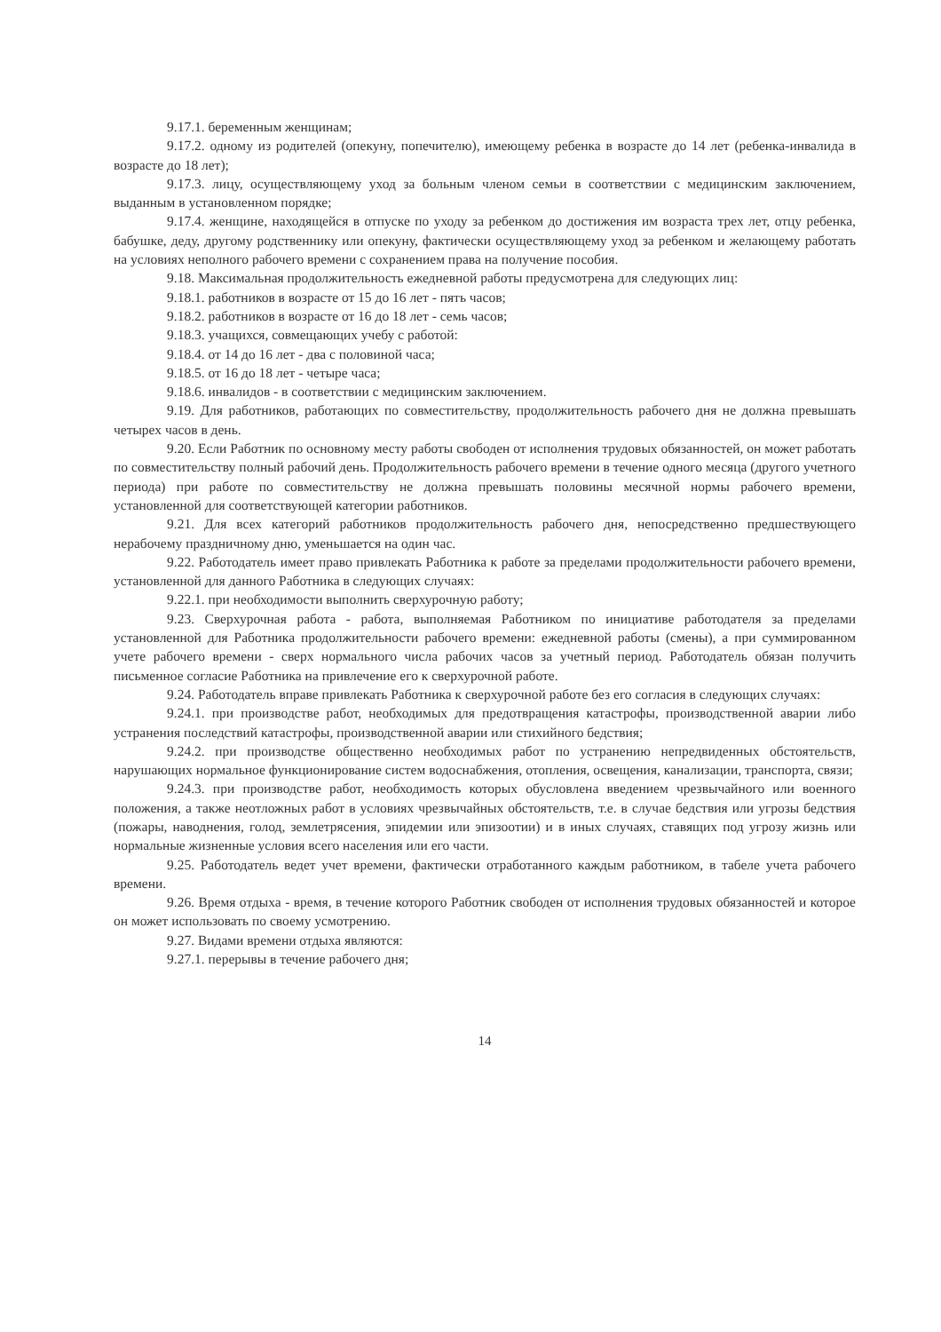9.17.1. беременным женщинам;
9.17.2. одному из родителей (опекуну, попечителю), имеющему ребенка в возрасте до 14 лет (ребенка-инвалида в возрасте до 18 лет);
9.17.3. лицу, осуществляющему уход за больным членом семьи в соответствии с медицинским заключением, выданным в установленном порядке;
9.17.4. женщине, находящейся в отпуске по уходу за ребенком до достижения им возраста трех лет, отцу ребенка, бабушке, деду, другому родственнику или опекуну, фактически осуществляющему уход за ребенком и желающему работать на условиях неполного рабочего времени с сохранением права на получение пособия.
9.18. Максимальная продолжительность ежедневной работы предусмотрена для следующих лиц:
9.18.1. работников в возрасте от 15 до 16 лет - пять часов;
9.18.2. работников в возрасте от 16 до 18 лет - семь часов;
9.18.3. учащихся, совмещающих учебу с работой:
9.18.4. от 14 до 16 лет - два с половиной часа;
9.18.5. от 16 до 18 лет - четыре часа;
9.18.6. инвалидов - в соответствии с медицинским заключением.
9.19. Для работников, работающих по совместительству, продолжительность рабочего дня не должна превышать четырех часов в день.
9.20. Если Работник по основному месту работы свободен от исполнения трудовых обязанностей, он может работать по совместительству полный рабочий день. Продолжительность рабочего времени в течение одного месяца (другого учетного периода) при работе по совместительству не должна превышать половины месячной нормы рабочего времени, установленной для соответствующей категории работников.
9.21. Для всех категорий работников продолжительность рабочего дня, непосредственно предшествующего нерабочему праздничному дню, уменьшается на один час.
9.22. Работодатель имеет право привлекать Работника к работе за пределами продолжительности рабочего времени, установленной для данного Работника в следующих случаях:
9.22.1. при необходимости выполнить сверхурочную работу;
9.23. Сверхурочная работа - работа, выполняемая Работником по инициативе работодателя за пределами установленной для Работника продолжительности рабочего времени: ежедневной работы (смены), а при суммированном учете рабочего времени - сверх нормального числа рабочих часов за учетный период. Работодатель обязан получить письменное согласие Работника на привлечение его к сверхурочной работе.
9.24. Работодатель вправе привлекать Работника к сверхурочной работе без его согласия в следующих случаях:
9.24.1. при производстве работ, необходимых для предотвращения катастрофы, производственной аварии либо устранения последствий катастрофы, производственной аварии или стихийного бедствия;
9.24.2. при производстве общественно необходимых работ по устранению непредвиденных обстоятельств, нарушающих нормальное функционирование систем водоснабжения, отопления, освещения, канализации, транспорта, связи;
9.24.3. при производстве работ, необходимость которых обусловлена введением чрезвычайного или военного положения, а также неотложных работ в условиях чрезвычайных обстоятельств, т.е. в случае бедствия или угрозы бедствия (пожары, наводнения, голод, землетрясения, эпидемии или эпизоотии) и в иных случаях, ставящих под угрозу жизнь или нормальные жизненные условия всего населения или его части.
9.25. Работодатель ведет учет времени, фактически отработанного каждым работником, в табеле учета рабочего времени.
9.26. Время отдыха - время, в течение которого Работник свободен от исполнения трудовых обязанностей и которое он может использовать по своему усмотрению.
9.27. Видами времени отдыха являются:
9.27.1. перерывы в течение рабочего дня;
14